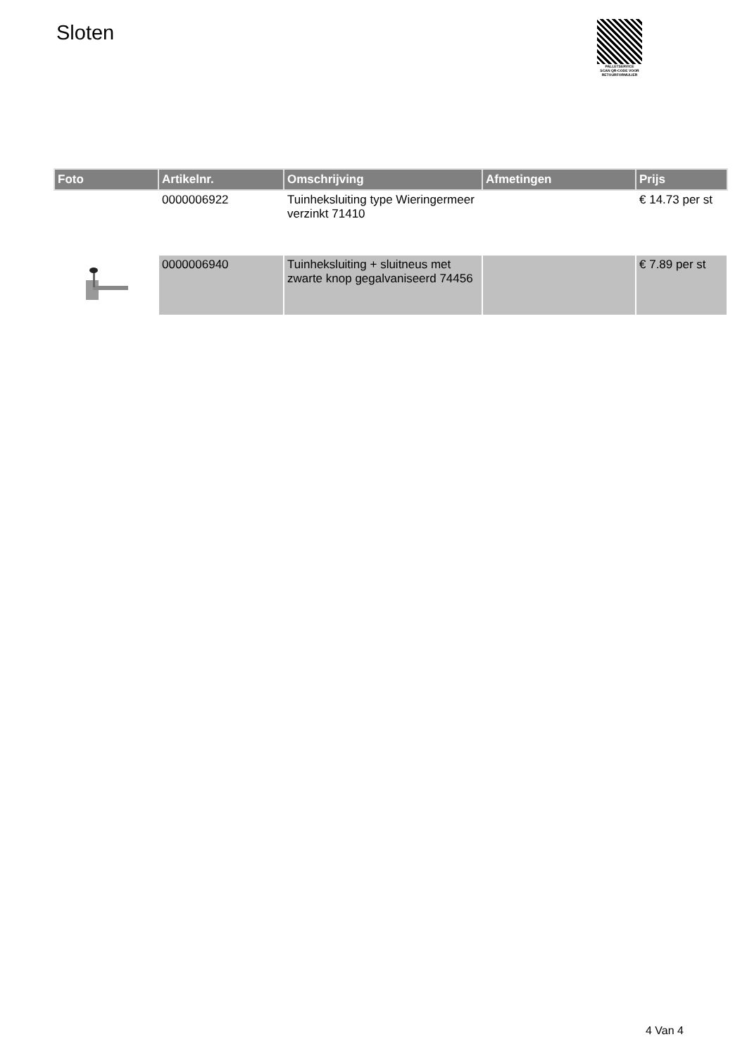Sloten
PALLETSERVICE
SCAN QR-CODE VOOR
RETOURFORMULIER
| Foto | Artikelnr. | Omschrijving | Afmetingen | Prijs |
| --- | --- | --- | --- | --- |
| | 0000006922 | Tuinheksluiting type Wieringermeer verzinkt 71410 | | € 14.73 per st |
| | 0000006940 | Tuinheksluiting + sluitneus met zwarte knop gegalvaniseerd 74456 | | € 7.89 per st |
4 Van 4